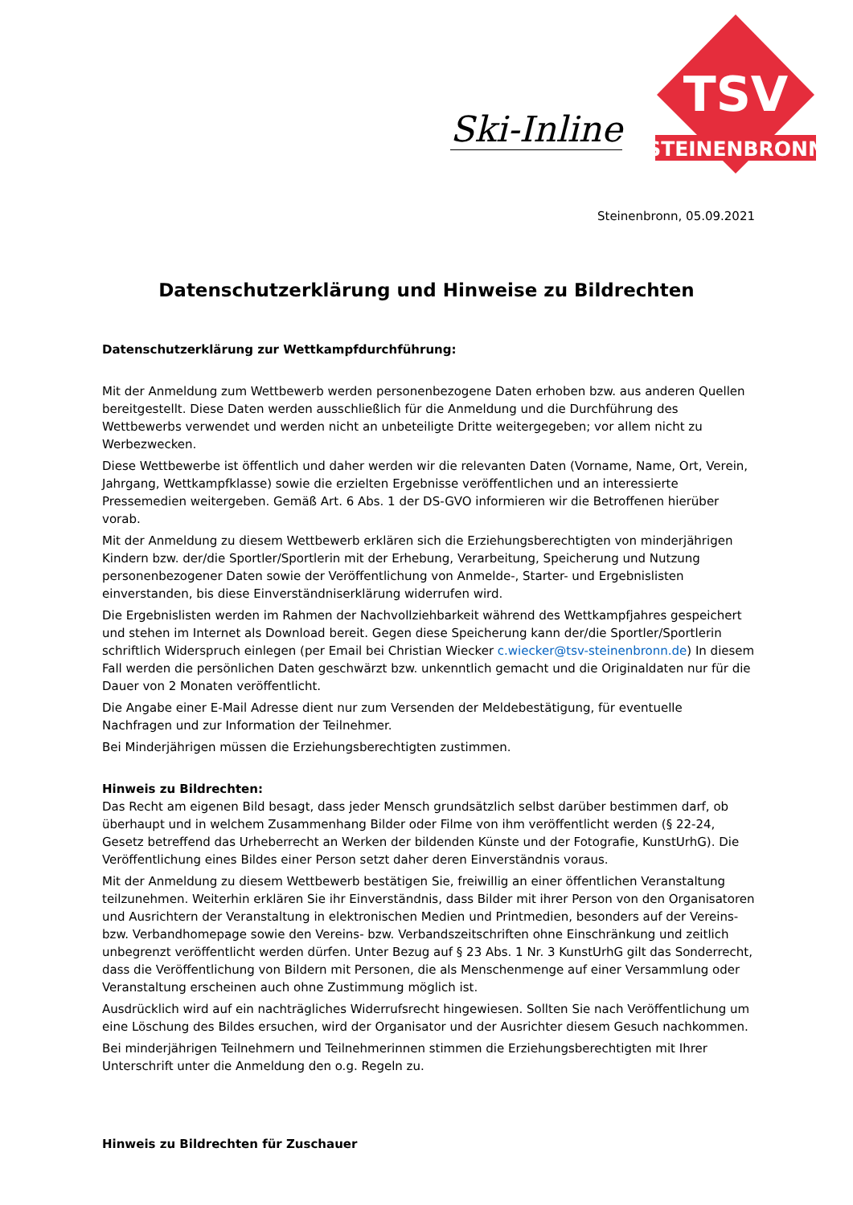Ski-Inline
TSV
STEINENBRONN
Steinenbronn, 05.09.2021
Datenschutzerklärung und Hinweise zu Bildrechten
Datenschutzerklärung zur Wettkampfdurchführung:
Mit der Anmeldung zum Wettbewerb werden personenbezogene Daten erhoben bzw. aus anderen Quellen bereitgestellt. Diese Daten werden ausschließlich für die Anmeldung und die Durchführung des Wettbewerbs verwendet und werden nicht an unbeteiligte Dritte weitergegeben; vor allem nicht zu Werbezwecken.
Diese Wettbewerbe ist öffentlich und daher werden wir die relevanten Daten (Vorname, Name, Ort, Verein, Jahrgang, Wettkampfklasse) sowie die erzielten Ergebnisse veröffentlichen und an interessierte Pressemedien weitergeben. Gemäß Art. 6 Abs. 1 der DS-GVO informieren wir die Betroffenen hierüber vorab.
Mit der Anmeldung zu diesem Wettbewerb erklären sich die Erziehungsberechtigten von minderjährigen Kindern bzw. der/die Sportler/Sportlerin mit der Erhebung, Verarbeitung, Speicherung und Nutzung personenbezogener Daten sowie der Veröffentlichung von Anmelde-, Starter- und Ergebnislisten einverstanden, bis diese Einverständniserklärung widerrufen wird.
Die Ergebnislisten werden im Rahmen der Nachvollziehbarkeit während des Wettkampfjahres gespeichert und stehen im Internet als Download bereit. Gegen diese Speicherung kann der/die Sportler/Sportlerin schriftlich Widerspruch einlegen (per Email bei Christian Wiecker c.wiecker@tsv-steinenbronn.de) In diesem Fall werden die persönlichen Daten geschwärzt bzw. unkenntlich gemacht und die Originaldaten nur für die Dauer von 2 Monaten veröffentlicht.
Die Angabe einer E-Mail Adresse dient nur zum Versenden der Meldebestätigung, für eventuelle Nachfragen und zur Information der Teilnehmer.
Bei Minderjährigen müssen die Erziehungsberechtigten zustimmen.
Hinweis zu Bildrechten:
Das Recht am eigenen Bild besagt, dass jeder Mensch grundsätzlich selbst darüber bestimmen darf, ob überhaupt und in welchem Zusammenhang Bilder oder Filme von ihm veröffentlicht werden (§ 22-24, Gesetz betreffend das Urheberrecht an Werken der bildenden Künste und der Fotografie, KunstUrhG). Die Veröffentlichung eines Bildes einer Person setzt daher deren Einverständnis voraus.
Mit der Anmeldung zu diesem Wettbewerb bestätigen Sie, freiwillig an einer öffentlichen Veranstaltung teilzunehmen. Weiterhin erklären Sie ihr Einverständnis, dass Bilder mit ihrer Person von den Organisatoren und Ausrichtern der Veranstaltung in elektronischen Medien und Printmedien, besonders auf der Vereins- bzw. Verbandhomepage sowie den Vereins- bzw. Verbandszeitschriften ohne Einschränkung und zeitlich unbegrenzt veröffentlicht werden dürfen. Unter Bezug auf § 23 Abs. 1 Nr. 3 KunstUrhG gilt das Sonderrecht, dass die Veröffentlichung von Bildern mit Personen, die als Menschenmenge auf einer Versammlung oder Veranstaltung erscheinen auch ohne Zustimmung möglich ist.
Ausdrücklich wird auf ein nachträgliches Widerrufsrecht hingewiesen. Sollten Sie nach Veröffentlichung um eine Löschung des Bildes ersuchen, wird der Organisator und der Ausrichter diesem Gesuch nachkommen.
Bei minderjährigen Teilnehmern und Teilnehmerinnen stimmen die Erziehungsberechtigten mit Ihrer Unterschrift unter die Anmeldung den o.g. Regeln zu.
Hinweis zu Bildrechten für Zuschauer